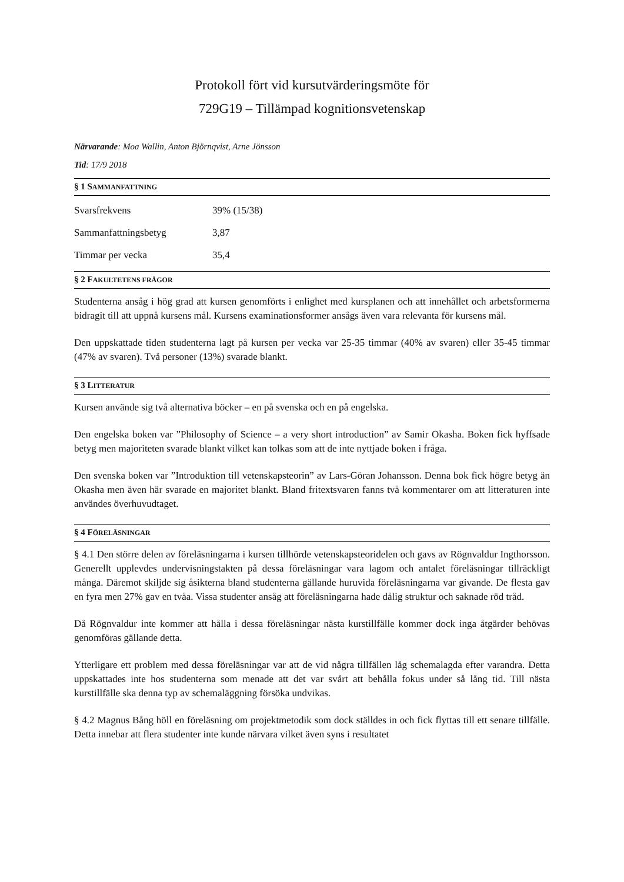Protokoll fört vid kursutvärderingsmöte för
729G19 – Tillämpad kognitionsvetenskap
Närvarande: Moa Wallin, Anton Björnqvist, Arne Jönsson
Tid: 17/9 2018
§ 1 SAMMANFATTNING
| Svarsfrekvens | 39% (15/38) |
| Sammanfattningsbetyg | 3,87 |
| Timmar per vecka | 35,4 |
§ 2 FAKULTETENS FRÅGOR
Studenterna ansåg i hög grad att kursen genomförts i enlighet med kursplanen och att innehållet och arbetsformerna bidragit till att uppnå kursens mål. Kursens examinationsformer ansågs även vara relevanta för kursens mål.
Den uppskattade tiden studenterna lagt på kursen per vecka var 25-35 timmar (40% av svaren) eller 35-45 timmar (47% av svaren). Två personer (13%) svarade blankt.
§ 3 LITTERATUR
Kursen använde sig två alternativa böcker – en på svenska och en på engelska.
Den engelska boken var ”Philosophy of Science – a very short introduction” av Samir Okasha. Boken fick hyffsade betyg men majoriteten svarade blankt vilket kan tolkas som att de inte nyttjade boken i fråga.
Den svenska boken var ”Introduktion till vetenskapsteorin” av Lars-Göran Johansson. Denna bok fick högre betyg än Okasha men även här svarade en majoritet blankt. Bland fritextsvaren fanns två kommentarer om att litteraturen inte användes överhuvudtaget.
§ 4 FÖRELÄSNINGAR
§ 4.1 Den större delen av föreläsningarna i kursen tillhörde vetenskapsteoridelen och gavs av Rögnvaldur Ingthorsson. Generellt upplevdes undervisningstakten på dessa föreläsningar vara lagom och antalet föreläsningar tillräckligt många. Däremot skiljde sig åsikterna bland studenterna gällande huruvida föreläsningarna var givande. De flesta gav en fyra men 27% gav en tvåa. Vissa studenter ansåg att föreläsningarna hade dålig struktur och saknade röd tråd.
Då Rögnvaldur inte kommer att hålla i dessa föreläsningar nästa kurstillfälle kommer dock inga åtgärder behövas genomföras gällande detta.
Ytterligare ett problem med dessa föreläsningar var att de vid några tillfällen låg schemalagda efter varandra. Detta uppskattades inte hos studenterna som menade att det var svårt att behålla fokus under så lång tid. Till nästa kurstillfälle ska denna typ av schemaläggning försöka undvikas.
§ 4.2 Magnus Bång höll en föreläsning om projektmetodik som dock ställdes in och fick flyttas till ett senare tillfälle. Detta innebar att flera studenter inte kunde närvara vilket även syns i resultatet